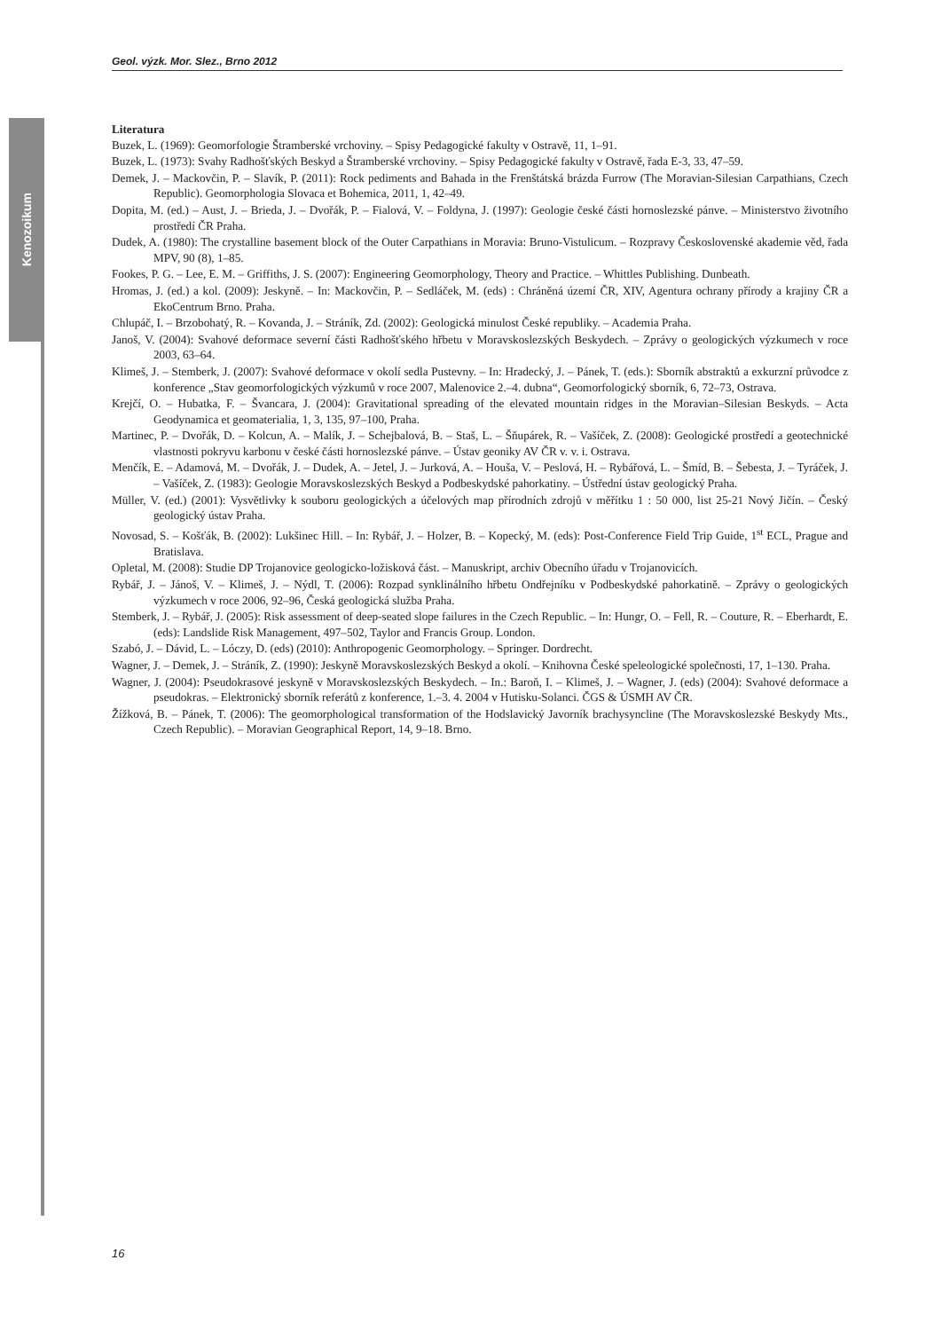Geol. výzk. Mor. Slez., Brno 2012
Kenozoikum
Literatura
Buzek, L. (1969): Geomorfologie Štramberské vrchoviny. – Spisy Pedagogické fakulty v Ostravě, 11, 1–91.
Buzek, L. (1973): Svahy Radhošťských Beskyd a Štramberské vrchoviny. – Spisy Pedagogické fakulty v Ostravě, řada E-3, 33, 47–59.
Demek, J. – Mackovčin, P. – Slavík, P. (2011): Rock pediments and Bahada in the Frenštátská brázda Furrow (The Moravian-Silesian Carpathians, Czech Republic). Geomorphologia Slovaca et Bohemica, 2011, 1, 42–49.
Dopita, M. (ed.) – Aust, J. – Brieda, J. – Dvořák, P. – Fialová, V. – Foldyna, J. (1997): Geologie české části hornoslezské pánve. – Ministerstvo životního prostředí ČR Praha.
Dudek, A. (1980): The crystalline basement block of the Outer Carpathians in Moravia: Bruno-Vistulicum. – Rozpravy Československé akademie věd, řada MPV, 90 (8), 1–85.
Fookes, P. G. – Lee, E. M. – Griffiths, J. S. (2007): Engineering Geomorphology, Theory and Practice. – Whittles Publishing. Dunbeath.
Hromas, J. (ed.) a kol. (2009): Jeskyně. – In: Mackovčin, P. – Sedláček, M. (eds) : Chráněná území ČR, XIV, Agentura ochrany přírody a krajiny ČR a EkoCentrum Brno. Praha.
Chlupáč, I. – Brzobohatý, R. – Kovanda, J. – Stráník, Zd. (2002): Geologická minulost České republiky. – Academia Praha.
Janoš, V. (2004): Svahové deformace severní části Radhošťského hřbetu v Moravskoslezských Beskydech. – Zprávy o geologických výzkumech v roce 2003, 63–64.
Klimeš, J. – Stemberk, J. (2007): Svahové deformace v okolí sedla Pustevny. – In: Hradecký, J. – Pánek, T. (eds.): Sborník abstraktů a exkurzní průvodce z konference „Stav geomorfologických výzkumů v roce 2007, Malenovice 2.–4. dubna“, Geomorfologický sborník, 6, 72–73, Ostrava.
Krejčí, O. – Hubatka, F. – Švancara, J. (2004): Gravitational spreading of the elevated mountain ridges in the Moravian–Silesian Beskyds. – Acta Geodynamica et geomaterialia, 1, 3, 135, 97–100, Praha.
Martinec, P. – Dvořák, D. – Kolcun, A. – Malík, J. – Schejbalová, B. – Staš, L. – Šňupárek, R. – Vašíček, Z. (2008): Geologické prostředí a geotechnické vlastnosti pokryvu karbonu v české části hornoslezské pánve. – Ústav geoniky AV ČR v. v. i. Ostrava.
Menčík, E. – Adamová, M. – Dvořák, J. – Dudek, A. – Jetel, J. – Jurková, A. – Houša, V. – Peslová, H. – Rybářová, L. – Šmíd, B. – Šebesta, J. – Tyráček, J. – Vašíček, Z. (1983): Geologie Moravskoslezských Beskyd a Podbeskydské pahorkatiny. – Ústřední ústav geologický Praha.
Müller, V. (ed.) (2001): Vysvětlivky k souboru geologických a účelových map přírodních zdrojů v měřítku 1 : 50 000, list 25-21 Nový Jičín. – Český geologický ústav Praha.
Novosad, S. – Košťák, B. (2002): Lukšinec Hill. – In: Rybář, J. – Holzer, B. – Kopecký, M. (eds): Post-Conference Field Trip Guide, 1<sup>st</sup> ECL, Prague and Bratislava.
Opletal, M. (2008): Studie DP Trojanovice geologicko-ložisková část. – Manuskript, archiv Obecního úřadu v Trojanovicích.
Rybář, J. – Jánoš, V. – Klimeš, J. – Nýdl, T. (2006): Rozpad synklinálního hřbetu Ondřejníku v Podbeskydské pahorkatině. – Zprávy o geologických výzkumech v roce 2006, 92–96, Česká geologická služba Praha.
Stemberk, J. – Rybář, J. (2005): Risk assessment of deep-seated slope failures in the Czech Republic. – In: Hungr, O. – Fell, R. – Couture, R. – Eberhardt, E. (eds): Landslide Risk Management, 497–502, Taylor and Francis Group. London.
Szabó, J. – Dávid, L. – Lóczy, D. (eds) (2010): Anthropogenic Geomorphology. – Springer. Dordrecht.
Wagner, J. – Demek, J. – Stráník, Z. (1990): Jeskyně Moravskoslezských Beskyd a okolí. – Knihovna České speleologické společnosti, 17, 1–130. Praha.
Wagner, J. (2004): Pseudokrasové jeskyně v Moravskoslezských Beskydech. – In.: Baroň, I. – Klimeš, J. – Wagner, J. (eds) (2004): Svahové deformace a pseudokras. – Elektronický sborník referátů z konference, 1.–3. 4. 2004 v Hutisku-Solanci. ČGS & ÚSMH AV ČR.
Žížková, B. – Pánek, T. (2006): The geomorphological transformation of the Hodslavický Javorník brachysyncline (The Moravskoslezské Beskydy Mts., Czech Republic). – Moravian Geographical Report, 14, 9–18. Brno.
16